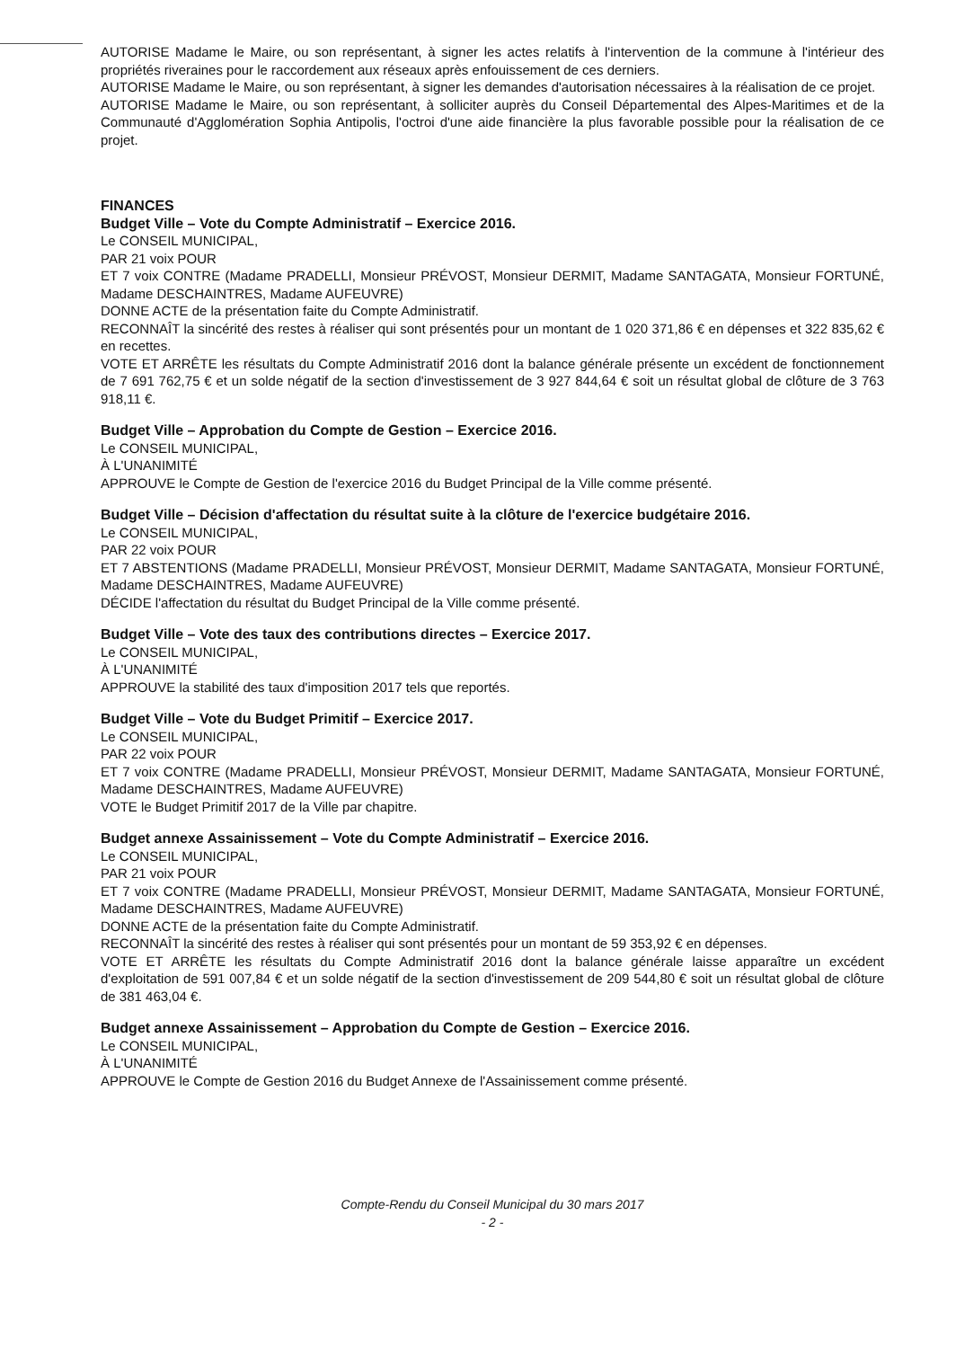AUTORISE Madame le Maire, ou son représentant, à signer les actes relatifs à l'intervention de la commune à l'intérieur des propriétés riveraines pour le raccordement aux réseaux après enfouissement de ces derniers.
AUTORISE Madame le Maire, ou son représentant, à signer les demandes d'autorisation nécessaires à la réalisation de ce projet.
AUTORISE Madame le Maire, ou son représentant, à solliciter auprès du Conseil Départemental des Alpes-Maritimes et de la Communauté d'Agglomération Sophia Antipolis, l'octroi d'une aide financière la plus favorable possible pour la réalisation de ce projet.
FINANCES
Budget Ville – Vote du Compte Administratif – Exercice 2016.
Le CONSEIL MUNICIPAL,
PAR 21 voix POUR
ET 7 voix CONTRE (Madame PRADELLI, Monsieur PRÉVOST, Monsieur DERMIT, Madame SANTAGATA, Monsieur FORTUNÉ, Madame DESCHAINTRES, Madame AUFEUVRE)
DONNE ACTE de la présentation faite du Compte Administratif.
RECONNAÎT la sincérité des restes à réaliser qui sont présentés pour un montant de 1 020 371,86 € en dépenses et 322 835,62 € en recettes.
VOTE ET ARRÊTE les résultats du Compte Administratif 2016 dont la balance générale présente un excédent de fonctionnement de 7 691 762,75 € et un solde négatif de la section d'investissement de 3 927 844,64 € soit un résultat global de clôture de 3 763 918,11 €.
Budget Ville – Approbation du Compte de Gestion – Exercice 2016.
Le CONSEIL MUNICIPAL,
À L'UNANIMITÉ
APPROUVE le Compte de Gestion de l'exercice 2016 du Budget Principal de la Ville comme présenté.
Budget Ville – Décision d'affectation du résultat suite à la clôture de l'exercice budgétaire 2016.
Le CONSEIL MUNICIPAL,
PAR 22 voix POUR
ET 7 ABSTENTIONS (Madame PRADELLI, Monsieur PRÉVOST, Monsieur DERMIT, Madame SANTAGATA, Monsieur FORTUNÉ, Madame DESCHAINTRES, Madame AUFEUVRE)
DÉCIDE l'affectation du résultat du Budget Principal de la Ville comme présenté.
Budget Ville – Vote des taux des contributions directes – Exercice 2017.
Le CONSEIL MUNICIPAL,
À L'UNANIMITÉ
APPROUVE la stabilité des taux d'imposition 2017 tels que reportés.
Budget Ville – Vote du Budget Primitif – Exercice 2017.
Le CONSEIL MUNICIPAL,
PAR 22 voix POUR
ET 7 voix CONTRE (Madame PRADELLI, Monsieur PRÉVOST, Monsieur DERMIT, Madame SANTAGATA, Monsieur FORTUNÉ, Madame DESCHAINTRES, Madame AUFEUVRE)
VOTE le Budget Primitif 2017 de la Ville par chapitre.
Budget annexe Assainissement – Vote du Compte Administratif – Exercice 2016.
Le CONSEIL MUNICIPAL,
PAR 21 voix POUR
ET 7 voix CONTRE (Madame PRADELLI, Monsieur PRÉVOST, Monsieur DERMIT, Madame SANTAGATA, Monsieur FORTUNÉ, Madame DESCHAINTRES, Madame AUFEUVRE)
DONNE ACTE de la présentation faite du Compte Administratif.
RECONNAÎT la sincérité des restes à réaliser qui sont présentés pour un montant de 59 353,92 € en dépenses.
VOTE ET ARRÊTE les résultats du Compte Administratif 2016 dont la balance générale laisse apparaître un excédent d'exploitation de 591 007,84 € et un solde négatif de la section d'investissement de 209 544,80 € soit un résultat global de clôture de 381 463,04 €.
Budget annexe Assainissement – Approbation du Compte de Gestion – Exercice 2016.
Le CONSEIL MUNICIPAL,
À L'UNANIMITÉ
APPROUVE le Compte de Gestion 2016 du Budget Annexe de l'Assainissement comme présenté.
Compte-Rendu du Conseil Municipal du 30 mars 2017
- 2 -